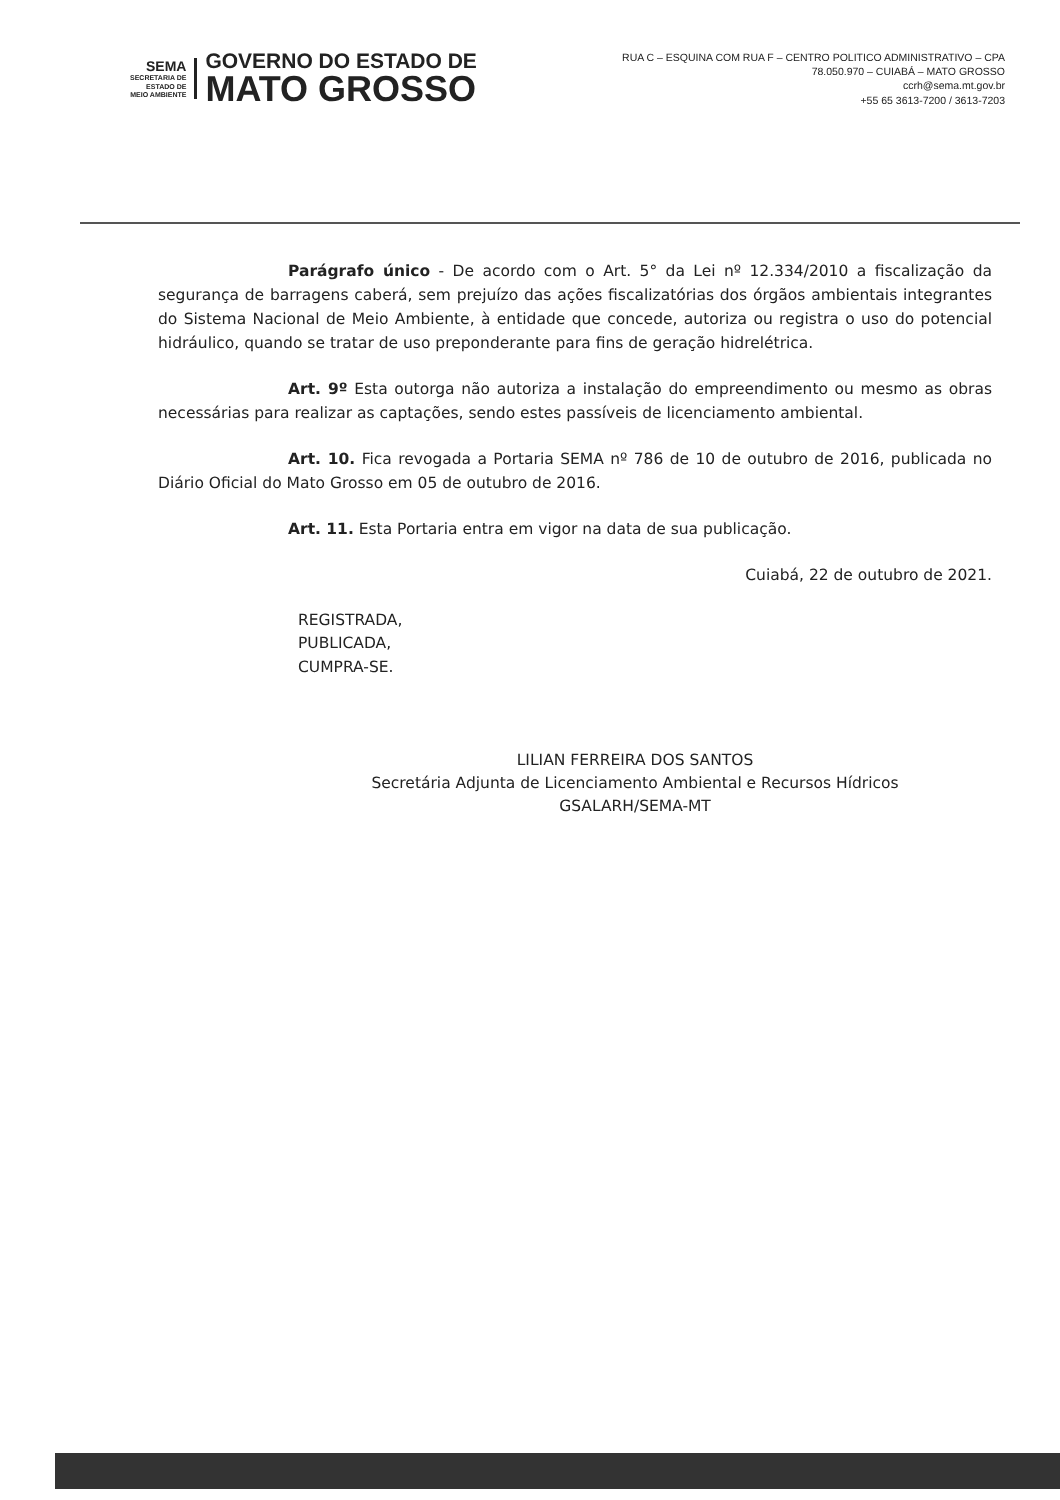SEMA
SECRETARIA DE
ESTADO DE
MEIO AMBIENTE
GOVERNO DO ESTADO DE
MATO GROSSO
RUA C – ESQUINA COM RUA F – CENTRO POLITICO ADMINISTRATIVO – CPA
78.050.970 – CUIABÁ – MATO GROSSO
ccrh@sema.mt.gov.br
+55 65 3613-7200 / 3613-7203
Parágrafo único - De acordo com o Art. 5° da Lei nº 12.334/2010 a fiscalização da segurança de barragens caberá, sem prejuízo das ações fiscalizatórias dos órgãos ambientais integrantes do Sistema Nacional de Meio Ambiente, à entidade que concede, autoriza ou registra o uso do potencial hidráulico, quando se tratar de uso preponderante para fins de geração hidrelétrica.
Art. 9º Esta outorga não autoriza a instalação do empreendimento ou mesmo as obras necessárias para realizar as captações, sendo estes passíveis de licenciamento ambiental.
Art. 10. Fica revogada a Portaria SEMA nº 786 de 10 de outubro de 2016, publicada no Diário Oficial do Mato Grosso em 05 de outubro de 2016.
Art. 11. Esta Portaria entra em vigor na data de sua publicação.
Cuiabá, 22 de outubro de 2021.
REGISTRADA,
PUBLICADA,
CUMPRA-SE.
LILIAN FERREIRA DOS SANTOS
Secretária Adjunta de Licenciamento Ambiental e Recursos Hídricos
GSALARH/SEMA-MT